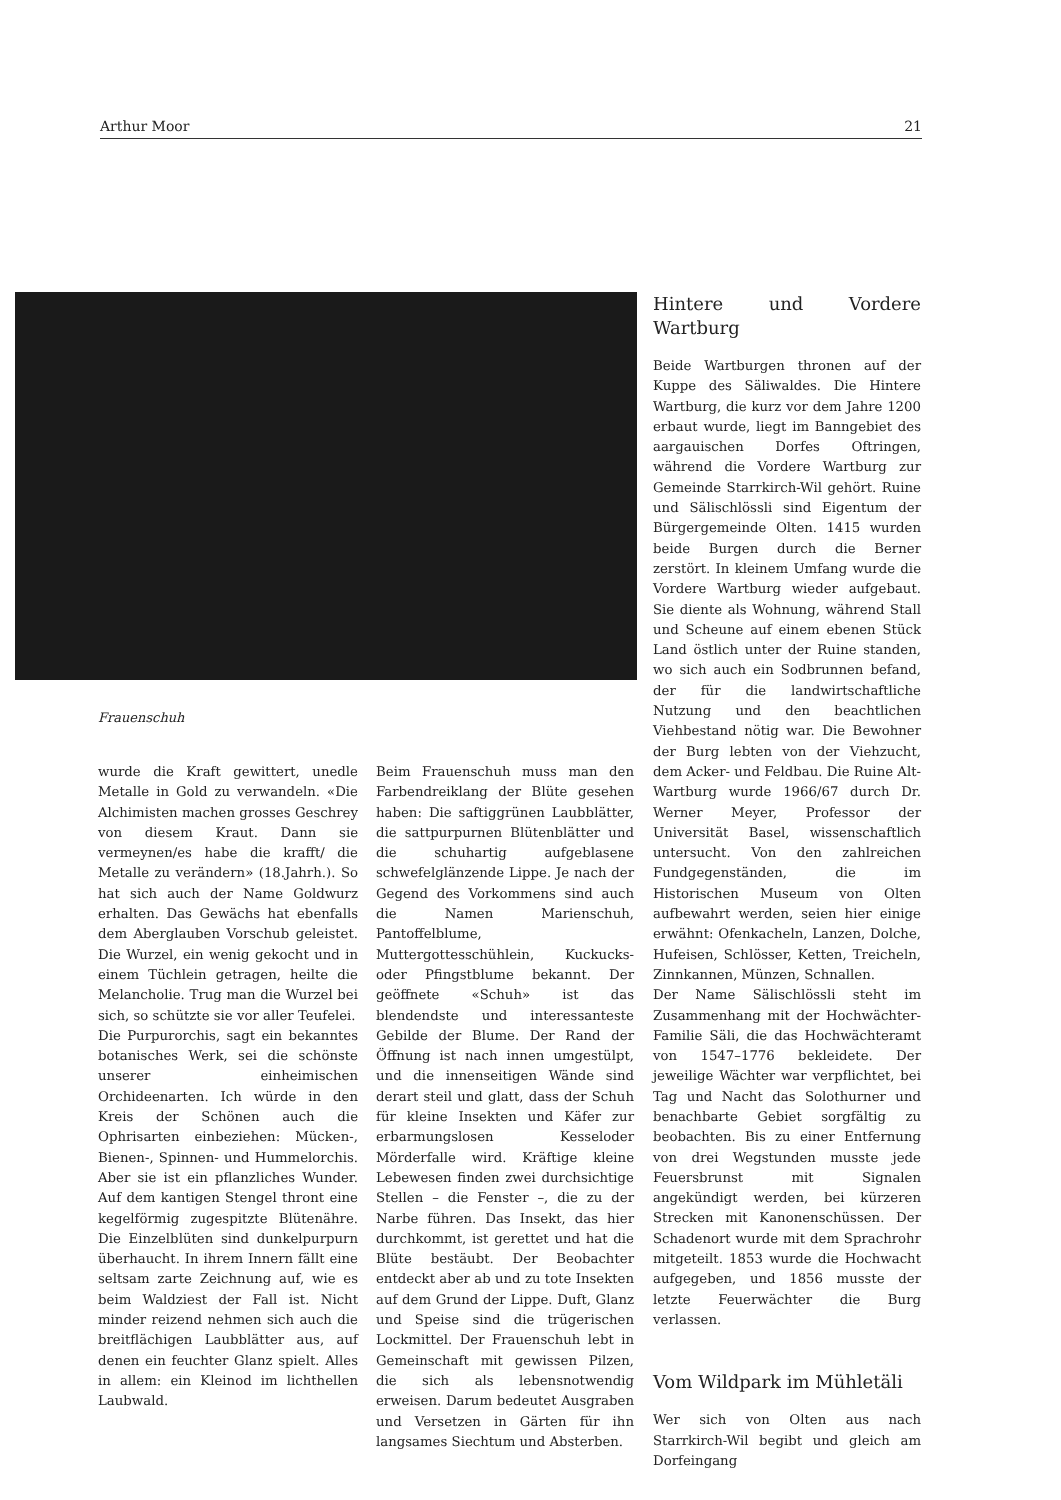Arthur Moor 21
Frauenschuh
wurde die Kraft gewittert, unedle Metalle in Gold zu verwandeln. «Die Alchimisten machen grosses Geschrey von diesem Kraut. Dann sie vermeynen/es habe die krafft/ die Metalle zu verändern» (18.Jahrh.). So hat sich auch der Name Goldwurz erhalten. Das Gewächs hat ebenfalls dem Aberglauben Vorschub geleistet. Die Wurzel, ein wenig gekocht und in einem Tüchlein getragen, heilte die Melancholie. Trug man die Wurzel bei sich, so schützte sie vor aller Teufelei.
Die Purpurorchis, sagt ein bekanntes botanisches Werk, sei die schönste unserer einheimischen Orchideenarten. Ich würde in den Kreis der Schönen auch die Ophrisarten einbeziehen: Mücken-, Bienen-, Spinnen- und Hummelorchis. Aber sie ist ein pflanzliches Wunder. Auf dem kantigen Stengel thront eine kegelförmig zugespitzte Blütenähre. Die Einzelblüten sind dunkelpurpurn überhaucht. In ihrem Innern fällt eine seltsam zarte Zeichnung auf, wie es beim Waldziest der Fall ist. Nicht minder reizend nehmen sich auch die breitflächigen Laubblätter aus, auf denen ein feuchter Glanz spielt. Alles in allem: ein Kleinod im lichthellen Laubwald.
Beim Frauenschuh muss man den Farbendreiklang der Blüte gesehen haben: Die saftiggrünen Laubblätter, die sattpurpurnen Blütenblätter und die schuhartig aufgeblasene schwefelglänzende Lippe. Je nach der Gegend des Vorkommens sind auch die Namen Marienschuh, Pantoffelblume, Muttergottesschühlein, Kuckucks- oder Pfingstblume bekannt. Der geöffnete «Schuh» ist das blendendste und interessanteste Gebilde der Blume. Der Rand der Öffnung ist nach innen umgestülpt, und die innenseitigen Wände sind derart steil und glatt, dass der Schuh für kleine Insekten und Käfer zur erbarmungslosen Kesseloder Mörderfalle wird. Kräftige kleine Lebewesen finden zwei durchsichtige Stellen – die Fenster –, die zu der Narbe führen. Das Insekt, das hier durchkommt, ist gerettet und hat die Blüte bestäubt. Der Beobachter entdeckt aber ab und zu tote Insekten auf dem Grund der Lippe. Duft, Glanz und Speise sind die trügerischen Lockmittel. Der Frauenschuh lebt in Gemeinschaft mit gewissen Pilzen, die sich als lebensnotwendig erweisen. Darum bedeutet Ausgraben und Versetzen in Gärten für ihn langsames Siechtum und Absterben.
Hintere und Vordere Wartburg
Beide Wartburgen thronen auf der Kuppe des Säliwaldes. Die Hintere Wartburg, die kurz vor dem Jahre 1200 erbaut wurde, liegt im Banngebiet des aargauischen Dorfes Oftringen, während die Vordere Wartburg zur Gemeinde Starrkirch-Wil gehört. Ruine und Sälischlössli sind Eigentum der Bürgergemeinde Olten. 1415 wurden beide Burgen durch die Berner zerstört. In kleinem Umfang wurde die Vordere Wartburg wieder aufgebaut. Sie diente als Wohnung, während Stall und Scheune auf einem ebenen Stück Land östlich unter der Ruine standen, wo sich auch ein Sodbrunnen befand, der für die landwirtschaftliche Nutzung und den beachtlichen Viehbestand nötig war. Die Bewohner der Burg lebten von der Viehzucht, dem Acker- und Feldbau. Die Ruine Alt-Wartburg wurde 1966/67 durch Dr. Werner Meyer, Professor der Universität Basel, wissenschaftlich untersucht. Von den zahlreichen Fundgegenständen, die im Historischen Museum von Olten aufbewahrt werden, seien hier einige erwähnt: Ofenkacheln, Lanzen, Dolche, Hufeisen, Schlösser, Ketten, Treicheln, Zinnkannen, Münzen, Schnallen.
Der Name Sälischlössli steht im Zusammenhang mit der Hochwächter-Familie Säli, die das Hochwächteramt von 1547–1776 bekleidete. Der jeweilige Wächter war verpflichtet, bei Tag und Nacht das Solothurner und benachbarte Gebiet sorgfältig zu beobachten. Bis zu einer Entfernung von drei Wegstunden musste jede Feuersbrunst mit Signalen angekündigt werden, bei kürzeren Strecken mit Kanonenschüssen. Der Schadenort wurde mit dem Sprachrohr mitgeteilt. 1853 wurde die Hochwacht aufgegeben, und 1856 musste der letzte Feuerwächter die Burg verlassen.
Vom Wildpark im Mühletäli
Wer sich von Olten aus nach Starrkirch-Wil begibt und gleich am Dorfeingang